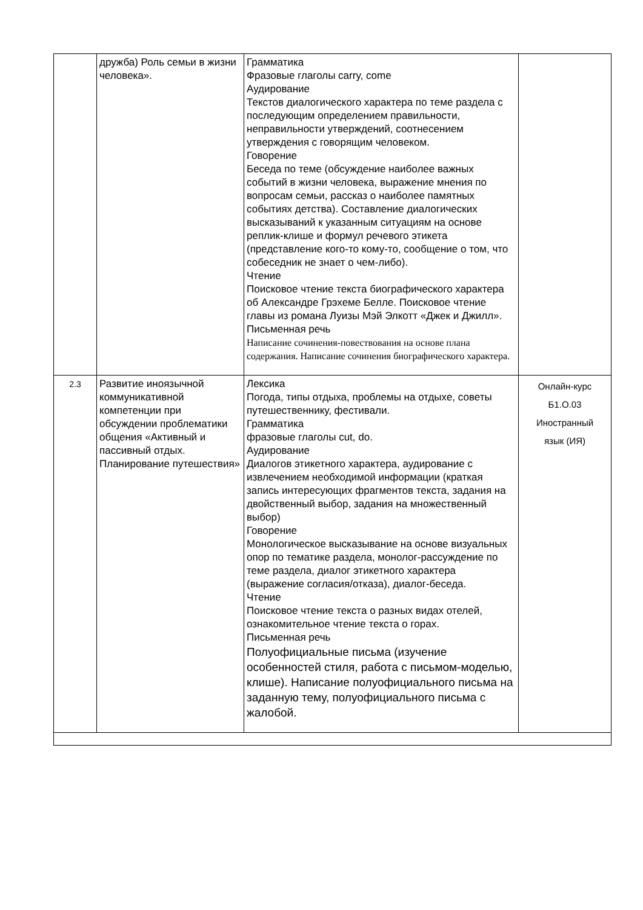| | дружба) Роль семьи в жизни человека». | Грамматика Фразовые глаголы carry, come Аудирование Текстов диалогического характера по теме раздела с последующим определением правильности, неправильности утверждений, соотнесением утверждения с говорящим человеком. Говорение Беседа по теме (обсуждение наиболее важных событий в жизни человека, выражение мнения по вопросам семьи, рассказ о наиболее памятных событиях детства). Составление диалогических высказываний к указанным ситуациям на основе реплик-клише и формул речевого этикета (представление кого-то кому-то, сообщение о том, что собеседник не знает о чем-либо). Чтение Поисковое чтение текста биографического характера об Александре Грэхеме Белле. Поисковое чтение главы из романа Луизы Мэй Элкотт «Джек и Джилл». Письменная речь Написание сочинения-повествования на основе плана содержания. Написание сочинения биографического характера. | |
| 2.3 | Развитие иноязычной коммуникативной компетенции при обсуждении проблематики общения «Активный и пассивный отдых. Планирование путешествия» | Лексика Погода, типы отдыха, проблемы на отдыхе, советы путешественнику, фестивали. Грамматика фразовые глаголы cut, do. Аудирование Диалогов этикетного характера, аудирование с извлечением необходимой информации (краткая запись интересующих фрагментов текста, задания на двойственный выбор, задания на множественный выбор) Говорение Монологическое высказывание на основе визуальных опор по тематике раздела, монолог-рассуждение по теме раздела, диалог этикетного характера (выражение согласия/отказа), диалог-беседа. Чтение Поисковое чтение текста о разных видах отелей, ознакомительное чтение текста о горах. Письменная речь Полуофициальные письма (изучение особенностей стиля, работа с письмом-моделью, клише). Написание полуофициального письма на заданную тему, полуофициального письма с жалобой. | Онлайн-курс Б1.О.03 Иностранный язык (ИЯ) |